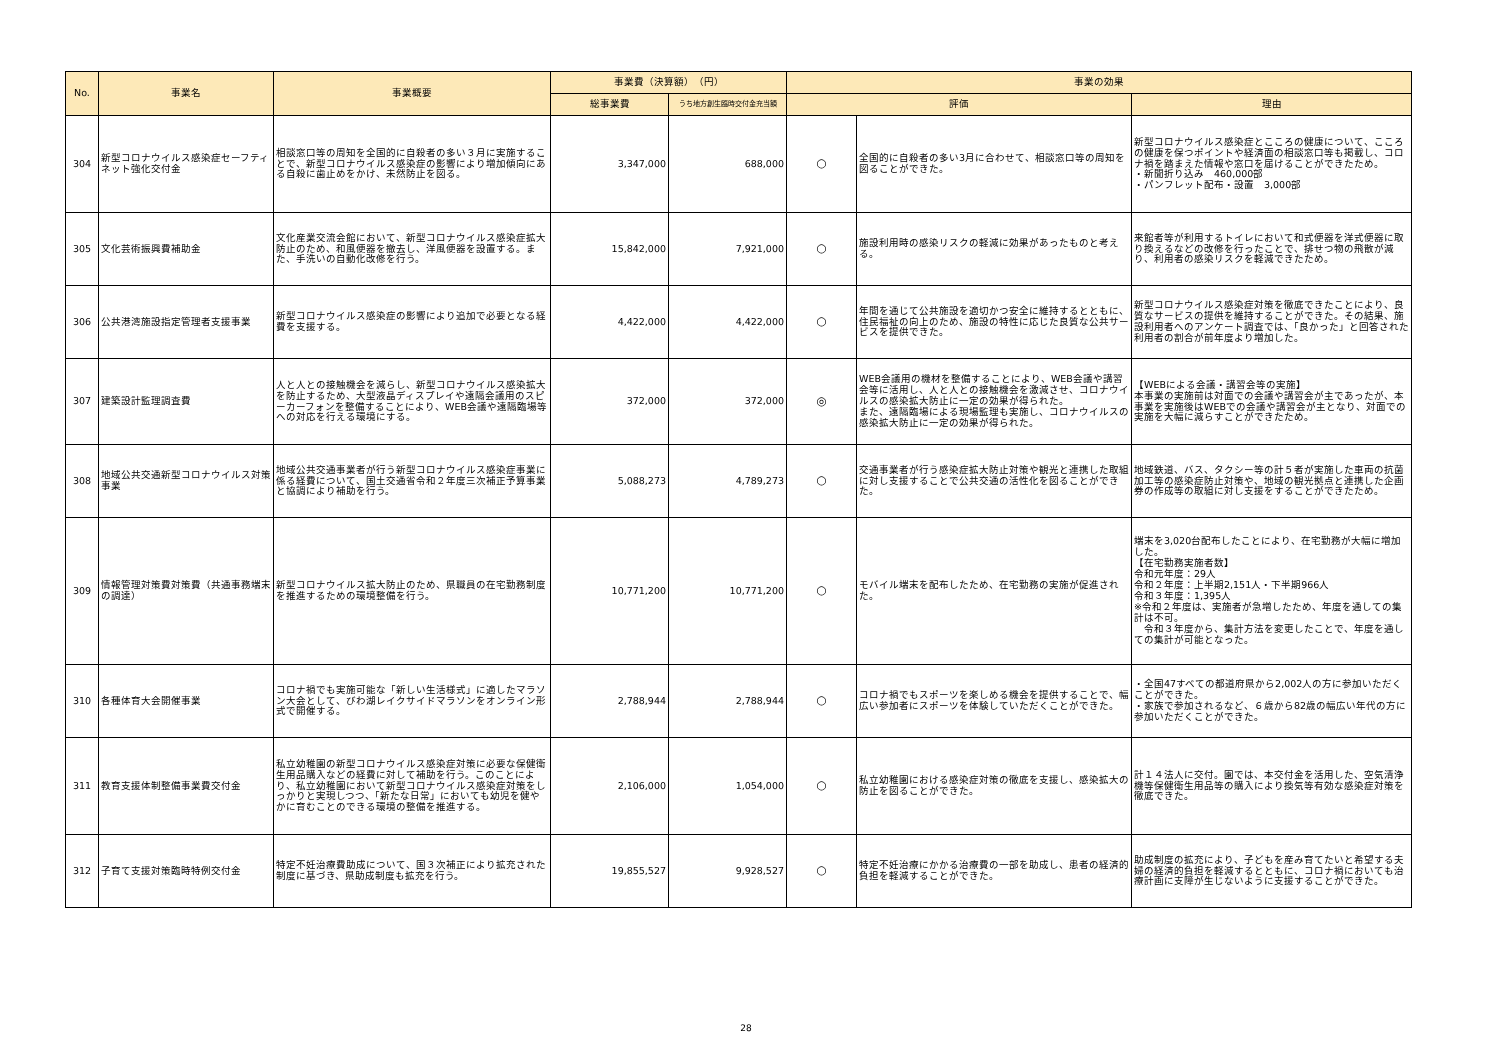| No. | 事業名 | 事業概要 | 事業費（決算額） （円） | | 事業の効果 | | |
| --- | --- | --- | --- | --- | --- | --- | --- |
| | | | 総事業費 | うち地方創生臨時交付金充当額 | 評価 | | 理由 |
| 304 | 新型コロナウイルス感染症セーフティネット強化交付金 | 相談窓口等の周知を全国的に自殺者の多い３月に実施することで、新型コロナウイルス感染症の影響により増加傾向にある自殺に歯止めをかけ、未然防止を図る。 | 3,347,000 | 688,000 | ○ | 全国的に自殺者の多い3月に合わせて、相談窓口等の周知を図ることができた。 | 新型コロナウイルス感染症とこころの健康について、こころの健康を保つポイントや経済面の相談窓口等も掲載し、コロナ禍を踏まえた情報や窓口を届けることができたため。 ・新聞折り込み 460,000部 ・パンフレット配布・設置 3,000部 |
| 305 | 文化芸術振興費補助金 | 文化産業交流会館において、新型コロナウイルス感染症拡大防止のため、和風便器を撤去し、洋風便器を設置する。また、手洗いの自動化改修を行う。 | 15,842,000 | 7,921,000 | ○ | 施設利用時の感染リスクの軽減に効果があったものと考える。 | 来館者等が利用するトイレにおいて和式便器を洋式便器に取り換えるなどの改修を行ったことで、排せつ物の飛散が減り、利用者の感染リスクを軽減できたため。 |
| 306 | 公共港湾施設指定管理者支援事業 | 新型コロナウイルス感染症の影響により追加で必要となる経費を支援する。 | 4,422,000 | 4,422,000 | ○ | 年間を通じて公共施設を適切かつ安全に維持するとともに、住民福祉の向上のため、施設の特性に応じた良質な公共サービスを提供できた。 | 新型コロナウイルス感染症対策を徹底できたことにより、良質なサービスの提供を維持することができた。その結果、施設利用者へのアンケート調査では、「良かった」と回答された利用者の割合が前年度より増加した。 |
| 307 | 建築設計監理調査費 | 人と人との接触機会を減らし、新型コロナウイルス感染拡大を防止するため、大型液晶ディスプレイや遠隔会議用のスピーカーフォンを整備することにより、WEB会議や遠隔臨場等への対応を行える環境にする。 | 372,000 | 372,000 | ◎ | WEB会議用の機材を整備することにより、WEB会議や講習会等に活用し、人と人との接触機会を激減させ、コロナウイルスの感染拡大防止に一定の効果が得られた。 また、遠隔臨場による現場監理も実施し、コロナウイルスの感染拡大防止に一定の効果が得られた。 | 【WEBによる会議・講習会等の実施】 本事業の実施前は対面での会議や講習会が主であったが、本事業を実施後はWEBでの会議や講習会が主となり、対面での実施を大幅に減らすことができたため。 |
| 308 | 地域公共交通新型コロナウイルス対策事業 | 地域公共交通事業者が行う新型コロナウイルス感染症事業に係る経費について、国土交通省令和２年度三次補正予算事業と協調により補助を行う。 | 5,088,273 | 4,789,273 | ○ | 交通事業者が行う感染症拡大防止対策や観光と連携した取組に対し支援することで公共交通の活性化を図ることができた。 | 地域鉄道、バス、タクシー等の計５者が実施した車両の抗菌加工等の感染症防止対策や、地域の観光拠点と連携した企画券の作成等の取組に対し支援をすることができたため。 |
| 309 | 情報管理対策費対策費（共通事務端末の調達） | 新型コロナウイルス拡大防止のため、県職員の在宅勤務制度を推進するための環境整備を行う。 | 10,771,200 | 10,771,200 | ○ | モバイル端末を配布したため、在宅勤務の実施が促進された。 | 端末を3,020台配布したことにより、在宅勤務が大幅に増加した。 【在宅勤務実施者数】 令和元年度：29人 令和２年度：上半期2,151人・下半期966人 令和３年度：1,395人 ※令和２年度は、実施者が急増したため、年度を通しての集計は不可。 令和３年度から、集計方法を変更したことで、年度を通しての集計が可能となった。 |
| 310 | 各種体育大会開催事業 | コロナ禍でも実施可能な「新しい生活様式」に適したマラソン大会として、びわ湖レイクサイドマラソンをオンライン形式で開催する。 | 2,788,944 | 2,788,944 | ○ | コロナ禍でもスポーツを楽しめる機会を提供することで、幅広い参加者にスポーツを体験していただくことができた。 | ・全国47すべての都道府県から2,002人の方に参加いただくことができた。 ・家族で参加されるなど、６歳から82歳の幅広い年代の方に参加いただくことができた。 |
| 311 | 教育支援体制整備事業費交付金 | 私立幼稚園の新型コロナウイルス感染症対策に必要な保健衛生用品購入などの経費に対して補助を行う。このことにより、私立幼稚園において新型コロナウイルス感染症対策をしっかりと実現しつつ、「新たな日常」においても幼児を健やかに育むことのできる環境の整備を推進する。 | 2,106,000 | 1,054,000 | ○ | 私立幼稚園における感染症対策の徹底を支援し、感染拡大の防止を図ることができた。 | 計１４法人に交付。園では、本交付金を活用した、空気清浄機等保健衛生用品等の購入により換気等有効な感染症対策を徹底できた。 |
| 312 | 子育て支援対策臨時特例交付金 | 特定不妊治療費助成について、国３次補正により拡充された制度に基づき、県助成制度も拡充を行う。 | 19,855,527 | 9,928,527 | ○ | 特定不妊治療にかかる治療費の一部を助成し、患者の経済的負担を軽減することができた。 | 助成制度の拡充により、子どもを産み育てたいと希望する夫婦の経済的負担を軽減するとともに、コロナ禍においても治療計画に支障が生じないように支援することができた。 |
28